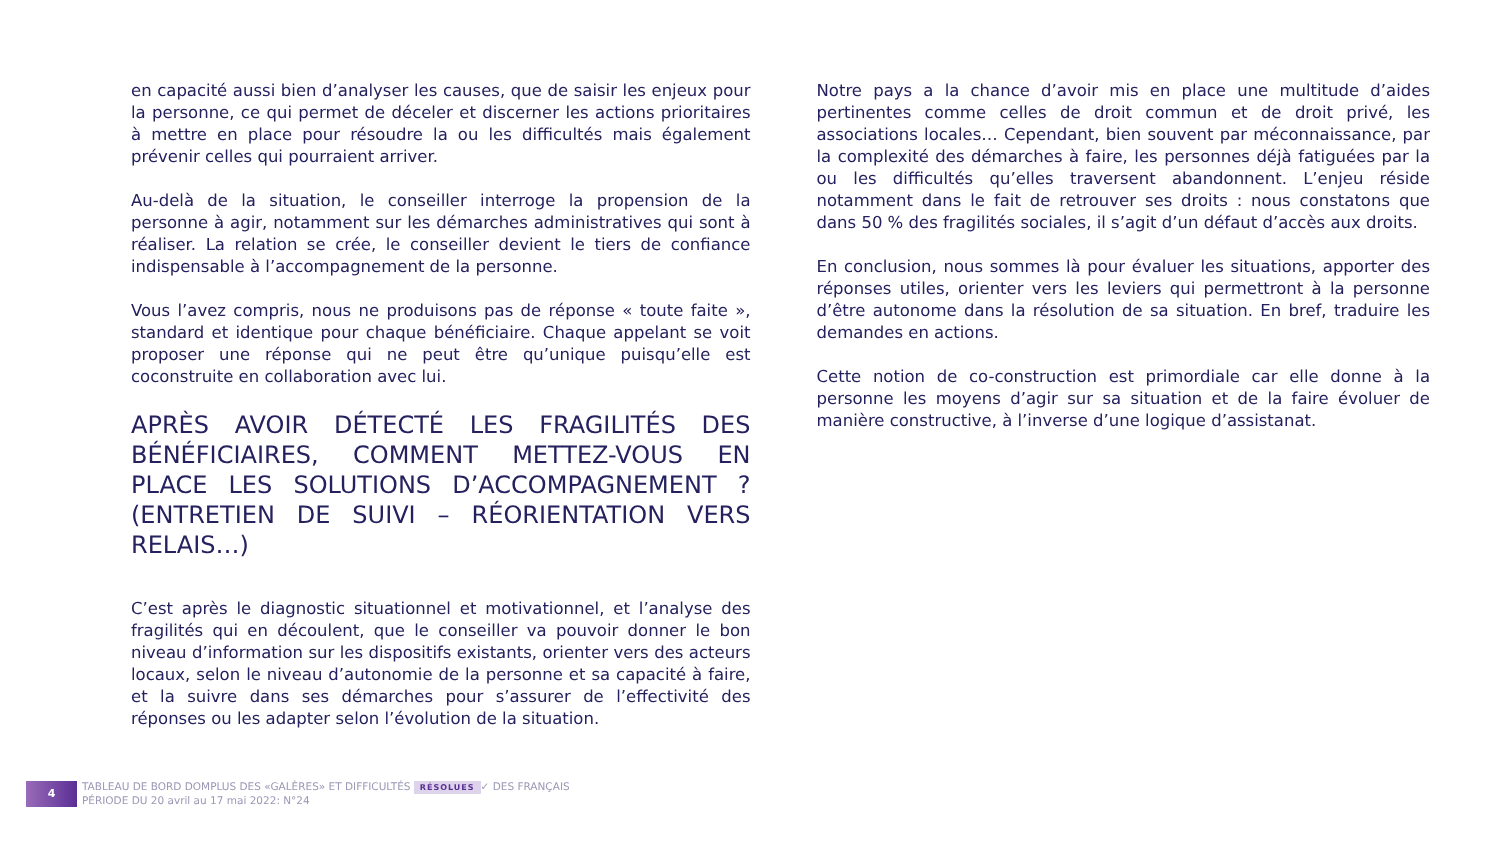en capacité aussi bien d’analyser les causes, que de saisir les enjeux pour la personne, ce qui permet de déceler et discerner les actions prioritaires à mettre en place pour résoudre la ou les difficultés mais également prévenir celles qui pourraient arriver.
Au-delà de la situation, le conseiller interroge la propension de la personne à agir, notamment sur les démarches administratives qui sont à réaliser. La relation se crée, le conseiller devient le tiers de confiance indispensable à l’accompagnement de la personne.
Vous l’avez compris, nous ne produisons pas de réponse « toute faite », standard et identique pour chaque bénéficiaire. Chaque appelant se voit proposer une réponse qui ne peut être qu’unique puisqu’elle est coconstruite en collaboration avec lui.
APRÈS AVOIR DÉTECTÉ LES FRAGILITÉS DES BÉNÉFICIAIRES, COMMENT METTEZ-VOUS EN PLACE LES SOLUTIONS D’ACCOMPAGNEMENT ? (ENTRETIEN DE SUIVI – RÉORIENTATION VERS RELAIS…)
C’est après le diagnostic situationnel et motivationnel, et l’analyse des fragilités qui en découlent, que le conseiller va pouvoir donner le bon niveau d’information sur les dispositifs existants, orienter vers des acteurs locaux, selon le niveau d’autonomie de la personne et sa capacité à faire, et la suivre dans ses démarches pour s’assurer de l’effectivité des réponses ou les adapter selon l’évolution de la situation.
Notre pays a la chance d’avoir mis en place une multitude d’aides pertinentes comme celles de droit commun et de droit privé, les associations locales… Cependant, bien souvent par méconnaissance, par la complexité des démarches à faire, les personnes déjà fatiguées par la ou les difficultés qu’elles traversent abandonnent. L’enjeu réside notamment dans le fait de retrouver ses droits : nous constatons que dans 50 % des fragilités sociales, il s’agit d’un défaut d’accès aux droits.
En conclusion, nous sommes là pour évaluer les situations, apporter des réponses utiles, orienter vers les leviers qui permettront à la personne d’être autonome dans la résolution de sa situation. En bref, traduire les demandes en actions.
Cette notion de co-construction est primordiale car elle donne à la personne les moyens d’agir sur sa situation et de la faire évoluer de manière constructive, à l’inverse d’une logique d’assistanat.
4
TABLEAU DE BORD DOMPLUS DES «GALÈRES» ET DIFFICULTÉS RÉSOLUES ✓ DES FRANÇAIS
PÉRIODE DU 20 avril au 17 mai 2022: N°24